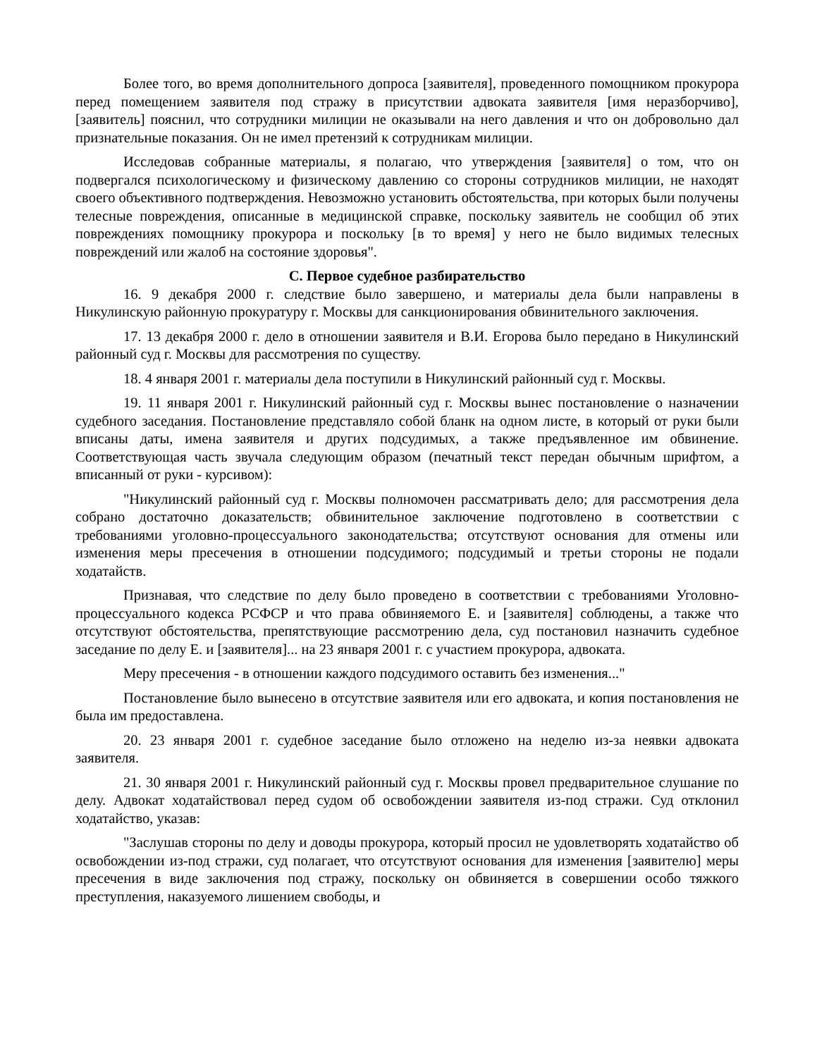Более того, во время дополнительного допроса [заявителя], проведенного помощником прокурора перед помещением заявителя под стражу в присутствии адвоката заявителя [имя неразборчиво], [заявитель] пояснил, что сотрудники милиции не оказывали на него давления и что он добровольно дал признательные показания. Он не имел претензий к сотрудникам милиции.
Исследовав собранные материалы, я полагаю, что утверждения [заявителя] о том, что он подвергался психологическому и физическому давлению со стороны сотрудников милиции, не находят своего объективного подтверждения. Невозможно установить обстоятельства, при которых были получены телесные повреждения, описанные в медицинской справке, поскольку заявитель не сообщил об этих повреждениях помощнику прокурора и поскольку [в то время] у него не было видимых телесных повреждений или жалоб на состояние здоровья".
C. Первое судебное разбирательство
16. 9 декабря 2000 г. следствие было завершено, и материалы дела были направлены в Никулинскую районную прокуратуру г. Москвы для санкционирования обвинительного заключения.
17. 13 декабря 2000 г. дело в отношении заявителя и В.И. Егорова было передано в Никулинский районный суд г. Москвы для рассмотрения по существу.
18. 4 января 2001 г. материалы дела поступили в Никулинский районный суд г. Москвы.
19. 11 января 2001 г. Никулинский районный суд г. Москвы вынес постановление о назначении судебного заседания. Постановление представляло собой бланк на одном листе, в который от руки были вписаны даты, имена заявителя и других подсудимых, а также предъявленное им обвинение. Соответствующая часть звучала следующим образом (печатный текст передан обычным шрифтом, а вписанный от руки - курсивом):
"Никулинский районный суд г. Москвы полномочен рассматривать дело; для рассмотрения дела собрано достаточно доказательств; обвинительное заключение подготовлено в соответствии с требованиями уголовно-процессуального законодательства; отсутствуют основания для отмены или изменения меры пресечения в отношении подсудимого; подсудимый и третьи стороны не подали ходатайств.
Признавая, что следствие по делу было проведено в соответствии с требованиями Уголовно-процессуального кодекса РСФСР и что права обвиняемого Е. и [заявителя] соблюдены, а также что отсутствуют обстоятельства, препятствующие рассмотрению дела, суд постановил назначить судебное заседание по делу Е. и [заявителя]... на 23 января 2001 г. с участием прокурора, адвоката.
Меру пресечения - в отношении каждого подсудимого оставить без изменения..."
Постановление было вынесено в отсутствие заявителя или его адвоката, и копия постановления не была им предоставлена.
20. 23 января 2001 г. судебное заседание было отложено на неделю из-за неявки адвоката заявителя.
21. 30 января 2001 г. Никулинский районный суд г. Москвы провел предварительное слушание по делу. Адвокат ходатайствовал перед судом об освобождении заявителя из-под стражи. Суд отклонил ходатайство, указав:
"Заслушав стороны по делу и доводы прокурора, который просил не удовлетворять ходатайство об освобождении из-под стражи, суд полагает, что отсутствуют основания для изменения [заявителю] меры пресечения в виде заключения под стражу, поскольку он обвиняется в совершении особо тяжкого преступления, наказуемого лишением свободы, и